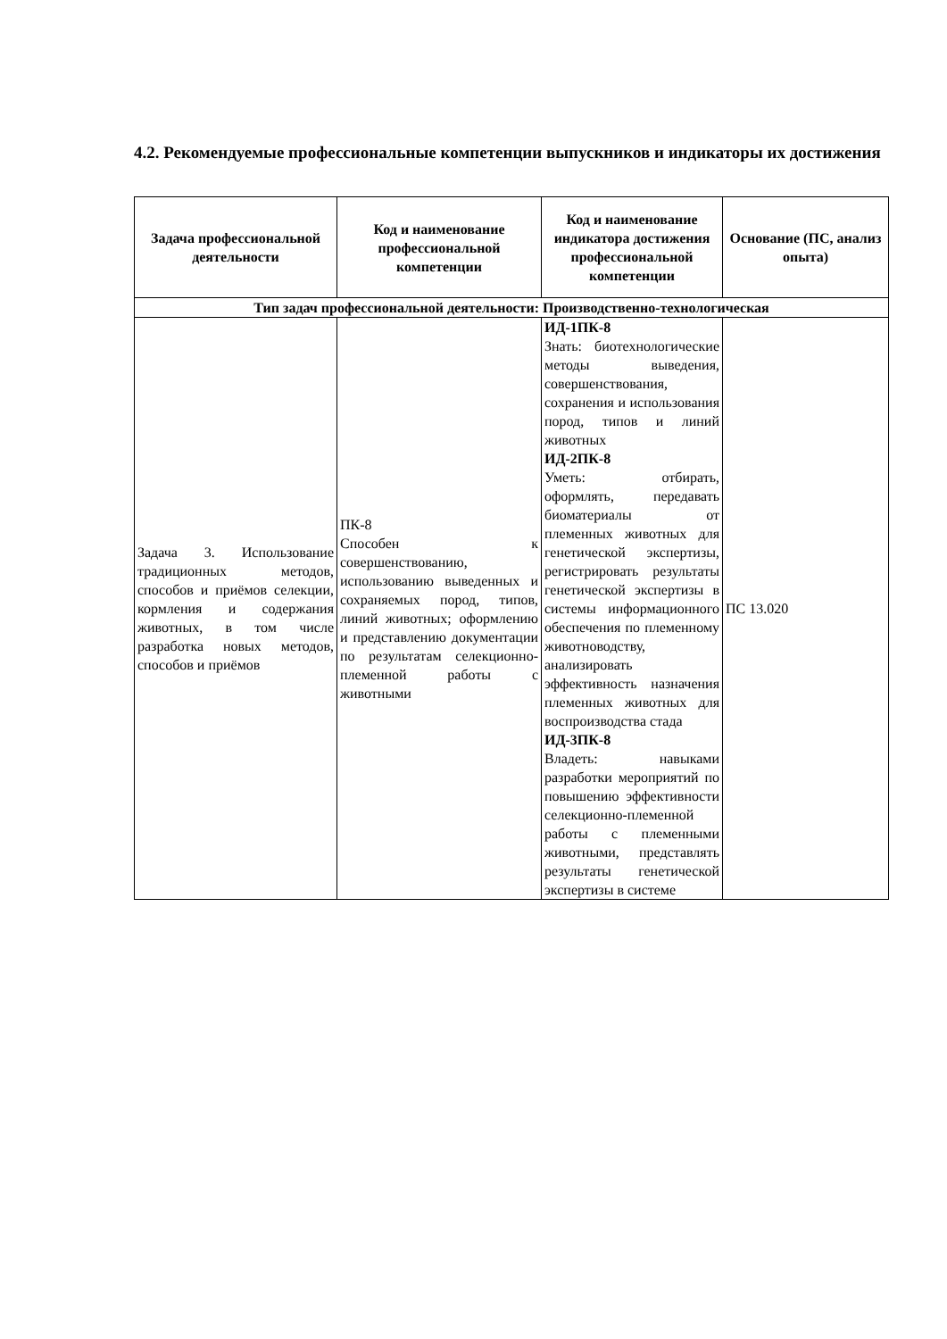4.2. Рекомендуемые профессиональные компетенции выпускников и индикаторы их достижения
| Задача профессиональной деятельности | Код и наименование профессиональной компетенции | Код и наименование индикатора достижения профессиональной компетенции | Основание (ПС, анализ опыта) |
| --- | --- | --- | --- |
| Тип задач профессиональной деятельности: Производственно-технологическая | | | |
| Задача 3. Использование традиционных методов, способов и приёмов селекции, кормления и содержания животных, в том числе разработка новых методов, способов и приёмов | ПК-8 Способен к совершенствованию, использованию выведенных и сохраняемых пород, типов, линий животных; оформлению и представлению документации по результатам селекционно-племенной работы с животными | ИД-1ПК-8 Знать: биотехнологические методы выведения, совершенствования, сохранения и использования пород, типов и линий животных ИД-2ПК-8 Уметь: отбирать, оформлять, передавать биоматериалы от племенных животных для генетической экспертизы, регистрировать результаты генетической экспертизы в системы информационного обеспечения по племенному животноводству, анализировать эффективность назначения племенных животных для воспроизводства стада ИД-3ПК-8 Владеть: навыками разработки мероприятий по повышению эффективности селекционно-племенной работы с племенными животными, представлять результаты генетической экспертизы в системе | ПС 13.020 |